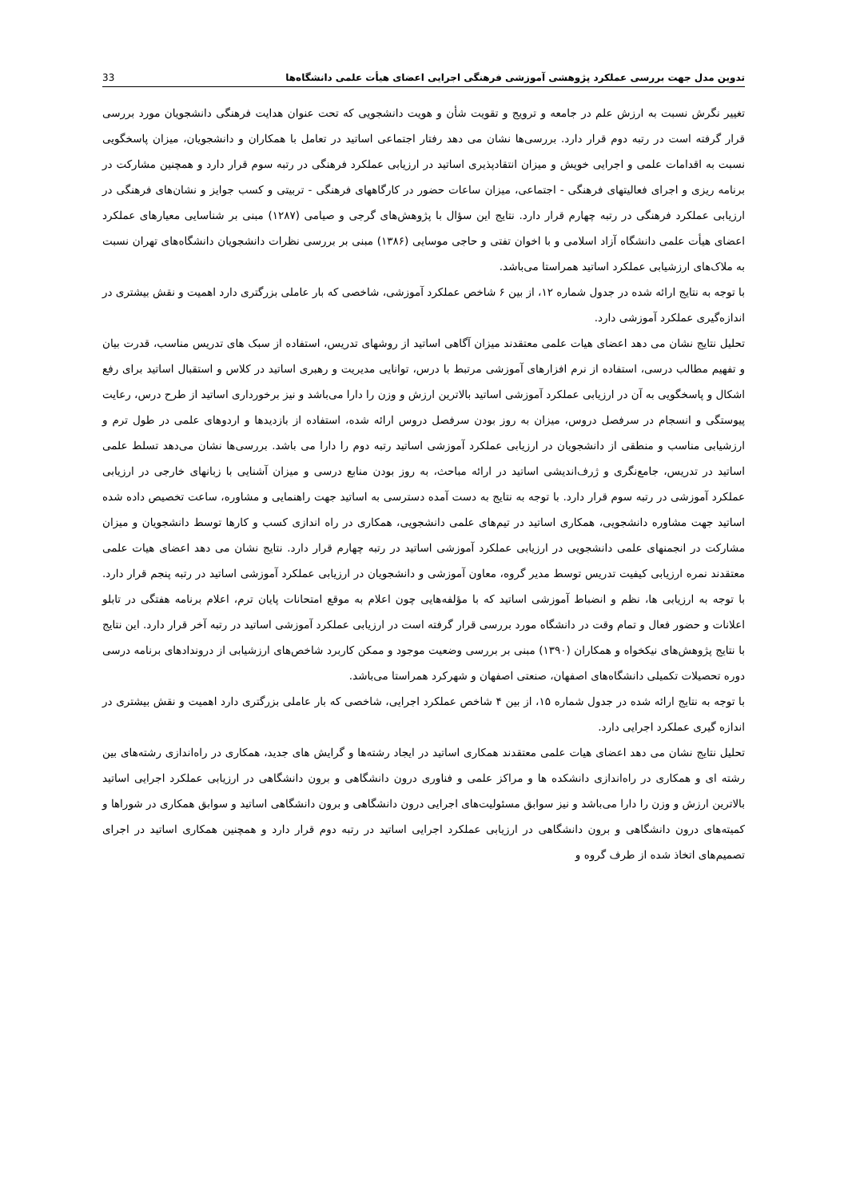تدوین مدل جهت بررسی عملکرد پژوهشی آموزشی فرهنگی اجرایی اعضای هیأت علمی دانشگاه‌ها 33
تغییر نگرش نسبت به ارزش علم در جامعه و ترویج و تقویت شأن و هویت دانشجویی که تحت عنوان هدایت فرهنگی دانشجویان مورد بررسی قرار گرفته است در رتبه دوم قرار دارد. بررسی‌ها نشان می دهد رفتار اجتماعی اساتید در تعامل با همکاران و دانشجویان، میزان پاسخگویی نسبت به اقدامات علمی و اجرایی خویش و میزان انتقادپذیری اساتید در ارزیابی عملکرد فرهنگی در رتبه سوم قرار دارد و همچنین مشارکت در برنامه ریزی و اجرای فعالیتهای فرهنگی - اجتماعی، میزان ساعات حضور در کارگاههای فرهنگی - تربیتی و کسب جوایز و نشان‌های فرهنگی در ارزیابی عملکرد فرهنگی در رتبه چهارم قرار دارد. نتایج این سؤال با پژوهش‌های گرجی و صیامی (۱۲۸۷) مبنی بر شناسایی معیارهای عملکرد اعضای هیأت علمی دانشگاه آزاد اسلامی و با اخوان تفتی و حاجی موسایی (۱۳۸۶) مبنی بر بررسی نظرات دانشجویان دانشگاه‌های تهران نسبت به ملاک‌های ارزشیابی عملکرد اساتید همراستا می‌باشد.
با توجه به نتایج ارائه شده در جدول شماره ۱۲، از بین ۶ شاخص عملکرد آموزشی، شاخصی که بار عاملی بزرگتری دارد اهمیت و نقش بیشتری در اندازه‌گیری عملکرد آموزشی دارد.
تحلیل نتایج نشان می دهد اعضای هیات علمی معتقدند میزان آگاهی اساتید از روشهای تدریس، استفاده از سبک های تدریس مناسب، قدرت بیان و تفهیم مطالب درسی، استفاده از نرم افزارهای آموزشی مرتبط با درس، توانایی مدیریت و رهبری اساتید در کلاس و استقبال اساتید برای رفع اشکال و پاسخگویی به آن در ارزیابی عملکرد آموزشی اساتید بالاترین ارزش و وزن را دارا می‌باشد و نیز برخورداری اساتید از طرح درس، رعایت پیوستگی و انسجام در سرفصل دروس، میزان به روز بودن سرفصل دروس ارائه شده، استفاده از بازدیدها و اردوهای علمی در طول ترم و ارزشیابی مناسب و منطقی از دانشجویان در ارزیابی عملکرد آموزشی اساتید رتبه دوم را دارا می باشد. بررسی‌ها نشان می‌دهد تسلط علمی اساتید در تدریس، جامع‌نگری و ژرف‌اندیشی اساتید در ارائه مباحث، به روز بودن منابع درسی و میزان آشنایی با زبانهای خارجی در ارزیابی عملکرد آموزشی در رتبه سوم قرار دارد. با توجه به نتایج به دست آمده دسترسی به اساتید جهت راهنمایی و مشاوره، ساعت تخصیص داده شده اساتید جهت مشاوره دانشجویی، همکاری اساتید در تیم‌های علمی دانشجویی، همکاری در راه اندازی کسب و کارها توسط دانشجویان و میزان مشارکت در انجمنهای علمی دانشجویی در ارزیابی عملکرد آموزشی اساتید در رتبه چهارم قرار دارد. نتایج نشان می دهد اعضای هیات علمی معتقدند نمره ارزیابی کیفیت تدریس توسط مدیر گروه، معاون آموزشی و دانشجویان در ارزیابی عملکرد آموزشی اساتید در رتبه پنجم قرار دارد. با توجه به ارزیابی ها، نظم و انضباط آموزشی اساتید که با مؤلفه‌هایی چون اعلام به موقع امتحانات پایان ترم، اعلام برنامه هفتگی در تابلو اعلانات و حضور فعال و تمام وقت در دانشگاه مورد بررسی قرار گرفته است در ارزیابی عملکرد آموزشی اساتید در رتبه آخر قرار دارد. این نتایج با نتایج پژوهش‌های نیکخواه و همکاران (۱۳۹۰) مبنی بر بررسی وضعیت موجود و ممکن کاربرد شاخص‌های ارزشیابی از دروندادهای برنامه درسی دوره تحصیلات تکمیلی دانشگاه‌های اصفهان، صنعتی اصفهان و شهرکرد همراستا می‌باشد.
با توجه به نتایج ارائه شده در جدول شماره ۱۵، از بین ۴ شاخص عملکرد اجرایی، شاخصی که بار عاملی بزرگتری دارد اهمیت و نقش بیشتری در اندازه گیری عملکرد اجرایی دارد.
تحلیل نتایج نشان می دهد اعضای هیات علمی معتقدند همکاری اساتید در ایجاد رشته‌ها و گرایش های جدید، همکاری در راه‌اندازی رشته‌های بین رشته ای و همکاری در راه‌اندازی دانشکده ها و مراکز علمی و فناوری درون دانشگاهی و برون دانشگاهی در ارزیابی عملکرد اجرایی اساتید بالاترین ارزش و وزن را دارا می‌باشد و نیز سوابق مسئولیت‌های اجرایی درون دانشگاهی و برون دانشگاهی اساتید و سوابق همکاری در شوراها و کمیته‌های درون دانشگاهی و برون دانشگاهی در ارزیابی عملکرد اجرایی اساتید در رتبه دوم قرار دارد و همچنین همکاری اساتید در اجرای تصمیم‌های اتخاذ شده از طرف گروه و